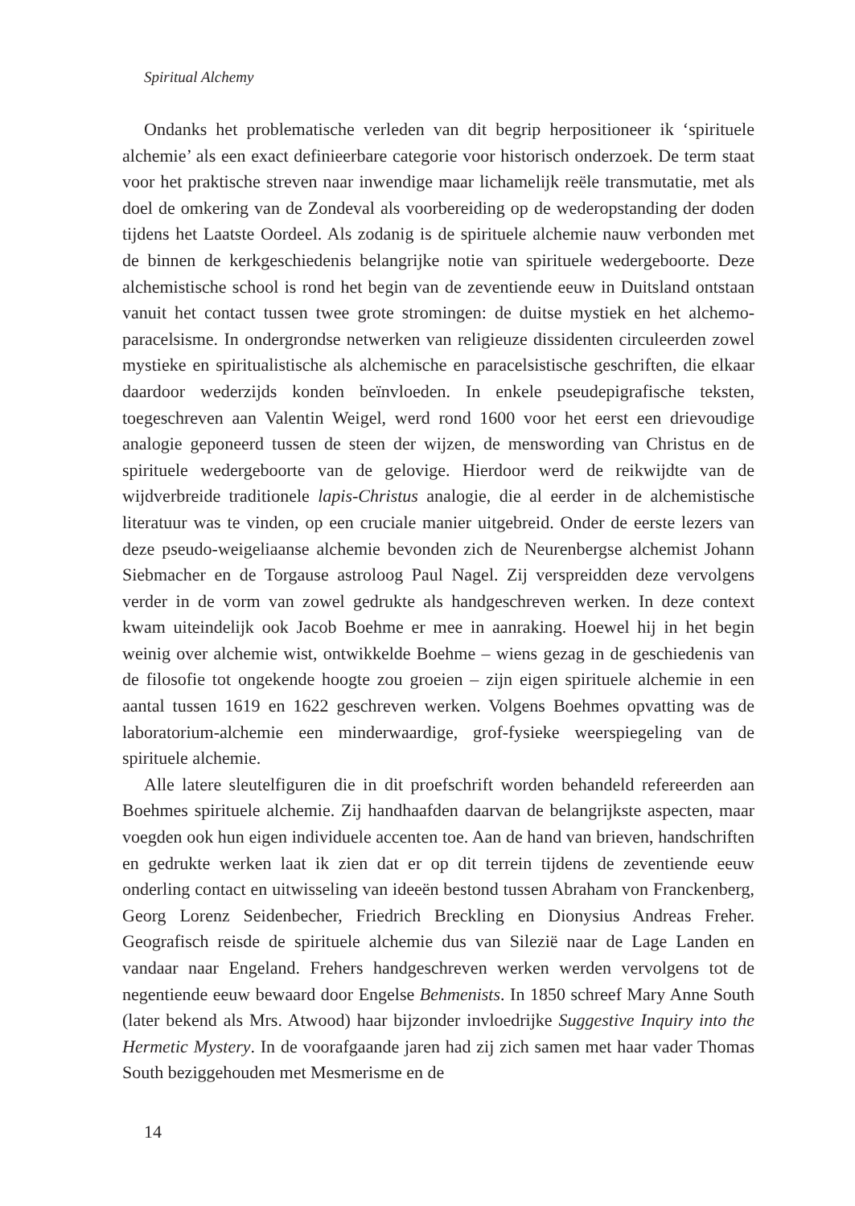Spiritual Alchemy
Ondanks het problematische verleden van dit begrip herpositioneer ik ‘spiri­tuele alchemie’ als een exact definieerbare categorie voor historisch onderzoek. De term staat voor het praktische streven naar inwendige maar lichamelijk reële transmutatie, met als doel de omkering van de Zondeval als voorbereiding op de we­deropstanding der doden tijdens het Laatste Oordeel. Als zodanig is de spirituele al­chemie nauw verbonden met de binnen de kerkgeschiedenis belangrijke notie van spirituele wedergeboorte. Deze alchemistische school is rond het begin van de zeven­tiende eeuw in Duitsland ontstaan vanuit het contact tussen twee grote stromingen: de duitse mystiek en het alchemo-paracelsisme. In ondergrondse netwerken van reli­gieuze dissidenten circuleerden zowel mystieke en spiritualistische als alchemische en paracelsistische geschriften, die elkaar daardoor wederzijds konden beïnvloeden. In enkele pseudepigrafische teksten, toegeschreven aan Valentin Weigel, werd rond 1600 voor het eerst een drievoudige analogie geponeerd tussen de steen der wijzen, de menswording van Christus en de spirituele wedergeboorte van de gelovige. Hier­door werd de reikwijdte van de wijdverbreide traditionele lapis-Christus analogie, die al eerder in de alchemistische literatuur was te vinden, op een cruciale manier uitgebreid. Onder de eerste lezers van deze pseudo-weigeliaanse alchemie bevonden zich de Neurenbergse alchemist Johann Siebmacher en de Torgause astroloog Paul Nagel. Zij verspreidden deze vervolgens verder in de vorm van zowel gedrukte als handgeschreven werken. In deze context kwam uiteindelijk ook Jacob Boehme er mee in aanraking. Hoewel hij in het begin weinig over alchemie wist, ontwikkelde Boehme – wiens gezag in de geschiedenis van de filosofie tot ongekende hoogte zou groeien – zijn eigen spirituele alchemie in een aantal tussen 1619 en 1622 geschreven werken. Volgens Boehmes opvatting was de laboratorium-alchemie een minderwaar­dige, grof-fysieke weerspiegeling van de spirituele alchemie.
Alle latere sleutelfiguren die in dit proefschrift worden behandeld refereerden aan Boehmes spirituele alchemie. Zij handhaafden daarvan de belangrijkste aspec­ten, maar voegden ook hun eigen individuele accenten toe. Aan de hand van brie­ven, handschriften en gedrukte werken laat ik zien dat er op dit terrein tijdens de zeventiende eeuw onderling contact en uitwisseling van ideeën bestond tussen Abra­ham von Franckenberg, Georg Lorenz Seidenbecher, Friedrich Breckling en Diony­sius Andreas Freher. Geografisch reisde de spirituele alchemie dus van Silezië naar de Lage Landen en vandaar naar Engeland. Frehers handgeschreven werken wer­den vervolgens tot de negentiende eeuw bewaard door Engelse Behmenists. In 1850 schreef Mary Anne South (later bekend als Mrs. Atwood) haar bijzonder invloedrij­ke Suggestive Inquiry into the Hermetic Mystery. In de voorafgaande jaren had zij zich samen met haar vader Thomas South beziggehouden met Mesmerisme en de
14